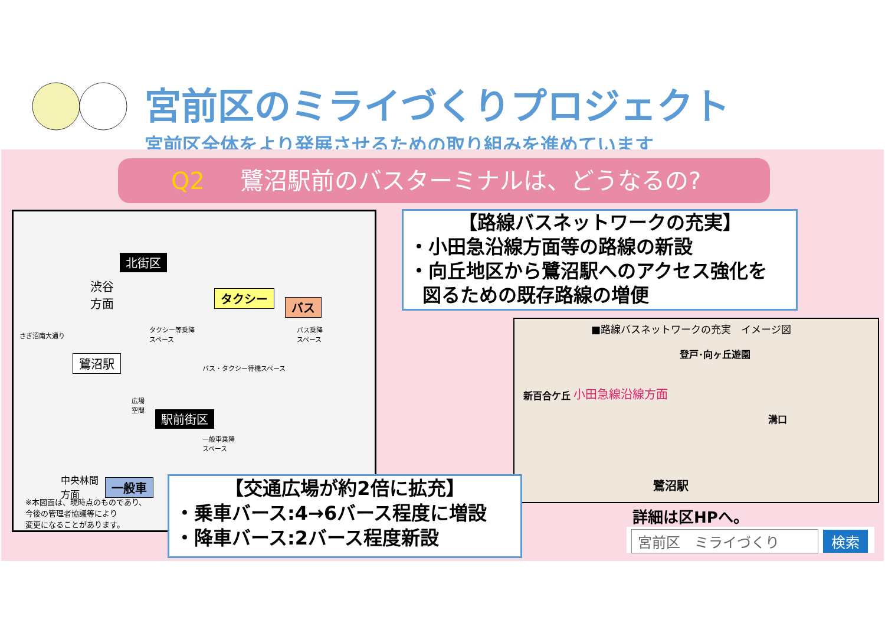宮前区のミライづくりプロジェクト
宮前区全体をより発展させるための取り組みを進めています
Q2 鷺沼駅前のバスターミナルは、どうなるの?
北街区
渋谷
方面
さぎ沼南大通り
タクシー
バス
タクシー等乗降
スペース
バス乗降
スペース
鷺沼駅 バス・タクシー待機スペース
広場
空間
駅前街区
一般車乗降
スペース
中央林間
方面
一般車
※本図面は、現時点のものであり、
今後の管理者協議等により
変更になることがあります。
【路線バスネットワークの充実】
・小田急沿線方面等の路線の新設
・向丘地区から鷺沼駅へのアクセス強化を
図るための既存路線の増便
■路線バスネットワークの充実　イメージ図
登戸･向ヶ丘遊園
小田急線沿線方面
新百合ケ丘
溝口
鷺沼駅
詳細は区HPへ。
宮前区　ミライづくり 検索
【交通広場が約2倍に拡充】
・乗車バース:4→6バース程度に増設
・降車バース:2バース程度新設